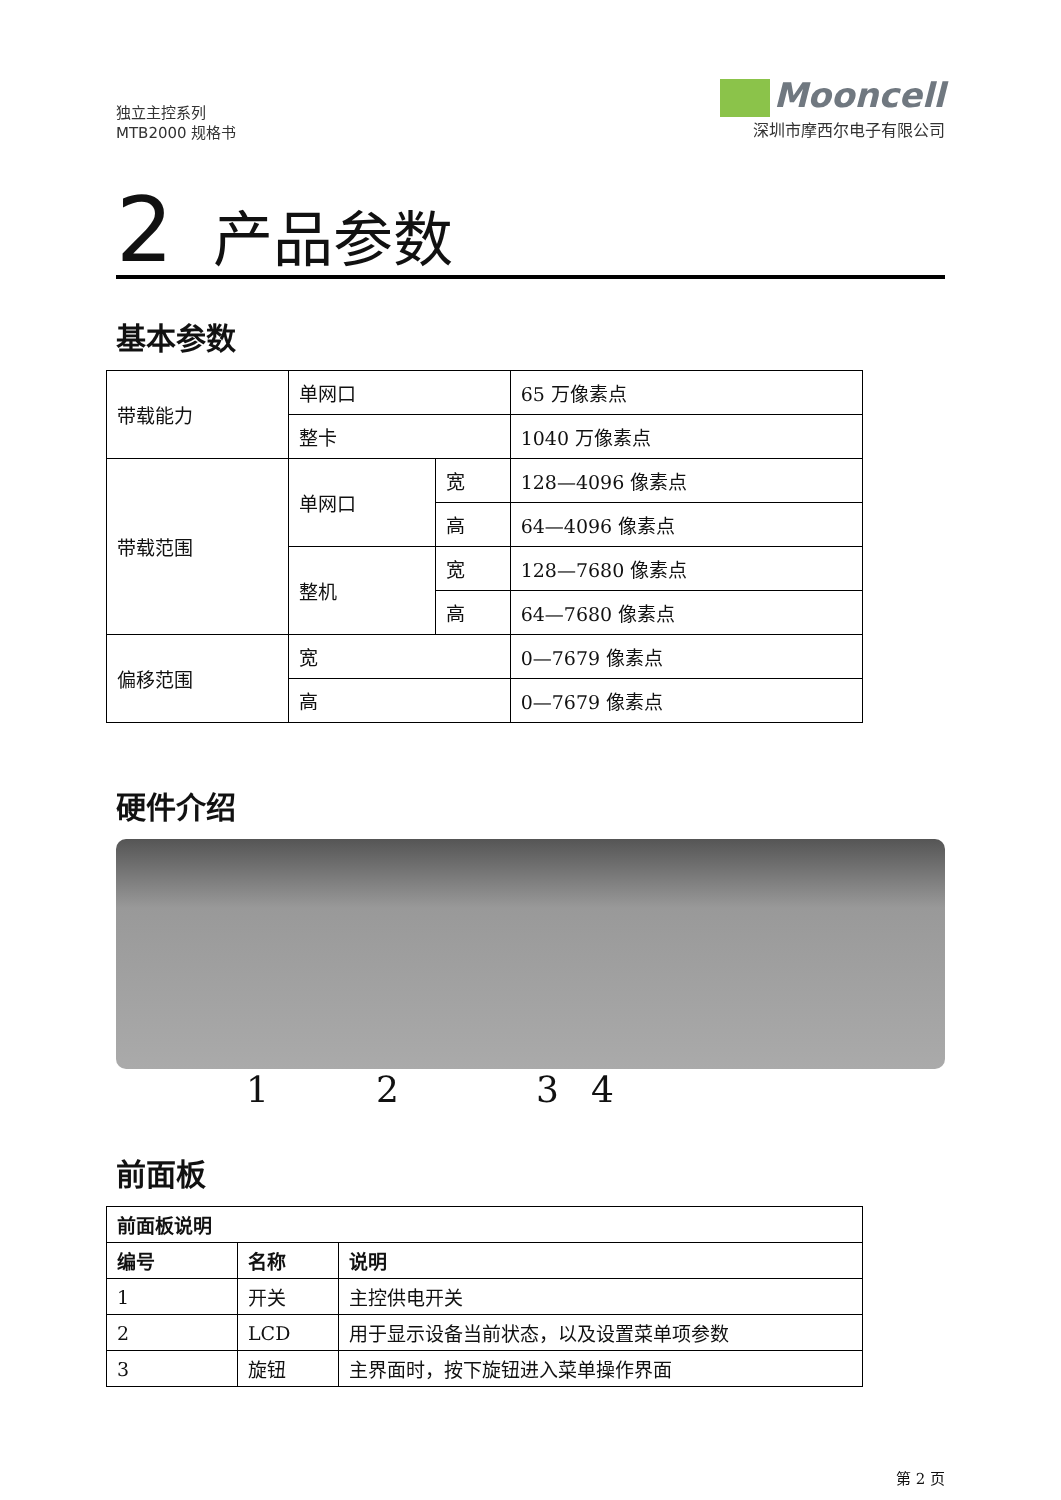独立主控系列
MTB2000 规格书
Mooncell
深圳市摩西尔电子有限公司
2 产品参数
基本参数
| 带载能力 | 单网口 | | 65 万像素点 |
| | 整卡 | | 1040 万像素点 |
| 带载范围 | 单网口 | 宽 | 128—4096 像素点 |
| | | 高 | 64—4096 像素点 |
| | 整机 | 宽 | 128—7680 像素点 |
| | | 高 | 64—7680 像素点 |
| 偏移范围 | 宽 | | 0—7679 像素点 |
| | 高 | | 0—7679 像素点 |
硬件介绍
1 2 3 4
前面板
| 前面板说明 | | |
| --- | --- | --- |
| 编号 | 名称 | 说明 |
| 1 | 开关 | 主控供电开关 |
| 2 | LCD | 用于显示设备当前状态，以及设置菜单项参数 |
| 3 | 旋钮 | 主界面时，按下旋钮进入菜单操作界面 |
第 2 页